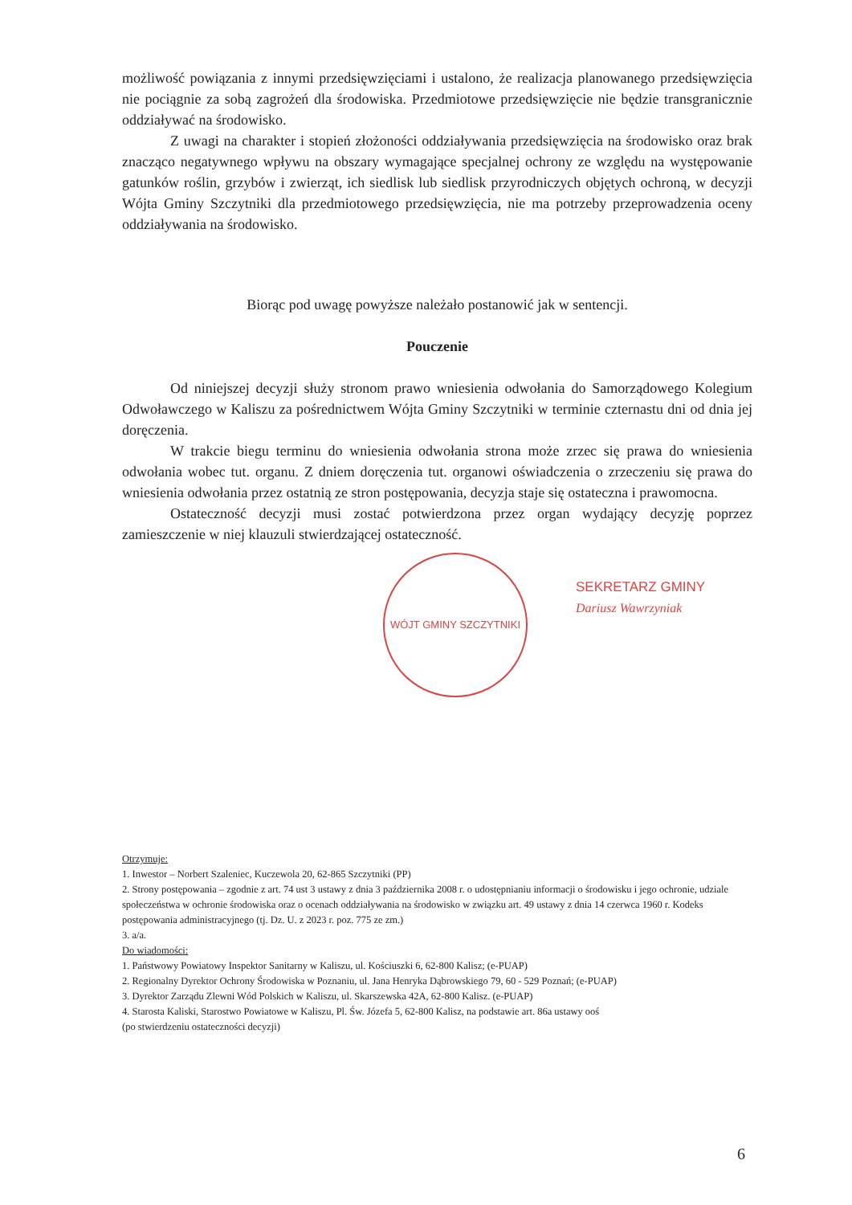możliwość powiązania z innymi przedsięwzięciami i ustalono, że realizacja planowanego przedsięwzięcia nie pociągnie za sobą zagrożeń dla środowiska. Przedmiotowe przedsięwzięcie nie będzie transgranicznie oddziaływać na środowisko.
Z uwagi na charakter i stopień złożoności oddziaływania przedsięwzięcia na środowisko oraz brak znacząco negatywnego wpływu na obszary wymagające specjalnej ochrony ze względu na występowanie gatunków roślin, grzybów i zwierząt, ich siedlisk lub siedlisk przyrodniczych objętych ochroną, w decyzji Wójta Gminy Szczytniki dla przedmiotowego przedsięwzięcia, nie ma potrzeby przeprowadzenia oceny oddziaływania na środowisko.
Biorąc pod uwagę powyższe należało postanowić jak w sentencji.
Pouczenie
Od niniejszej decyzji służy stronom prawo wniesienia odwołania do Samorządowego Kolegium Odwoławczego w Kaliszu za pośrednictwem Wójta Gminy Szczytniki w terminie czternastu dni od dnia jej doręczenia.
W trakcie biegu terminu do wniesienia odwołania strona może zrzec się prawa do wniesienia odwołania wobec tut. organu. Z dniem doręczenia tut. organowi oświadczenia o zrzeczeniu się prawa do wniesienia odwołania przez ostatnią ze stron postępowania, decyzja staje się ostateczna i prawomocna.
Ostateczność decyzji musi zostać potwierdzona przez organ wydający decyzję poprzez zamieszczenie w niej klauzuli stwierdzającej ostateczność.
WÓJT GMINY SZCZYTNIKI
SEKRETARZ GMINY
Dariusz Wawrzyniak
Otrzymuje:
1. Inwestor – Norbert Szaleniec, Kuczewola 20, 62-865 Szczytniki (PP)
2. Strony postępowania – zgodnie z art. 74 ust 3 ustawy z dnia 3 października 2008 r. o udostępnianiu informacji o środowisku i jego ochronie, udziale społeczeństwa w ochronie środowiska oraz o ocenach oddziaływania na środowisko w związku art. 49 ustawy z dnia 14 czerwca 1960 r. Kodeks postępowania administracyjnego (tj. Dz. U. z 2023 r. poz. 775 ze zm.)
3. a/a.
Do wiadomości:
1. Państwowy Powiatowy Inspektor Sanitarny w Kaliszu, ul. Kościuszki 6, 62-800 Kalisz; (e-PUAP)
2. Regionalny Dyrektor Ochrony Środowiska w Poznaniu, ul. Jana Henryka Dąbrowskiego 79, 60 - 529 Poznań; (e-PUAP)
3. Dyrektor Zarządu Zlewni Wód Polskich w Kaliszu, ul. Skarszewska 42A, 62-800 Kalisz. (e-PUAP)
4. Starosta Kaliski, Starostwo Powiatowe w Kaliszu, Pl. Św. Józefa 5, 62-800 Kalisz, na podstawie art. 86a ustawy ooś
(po stwierdzeniu ostateczności decyzji)
6